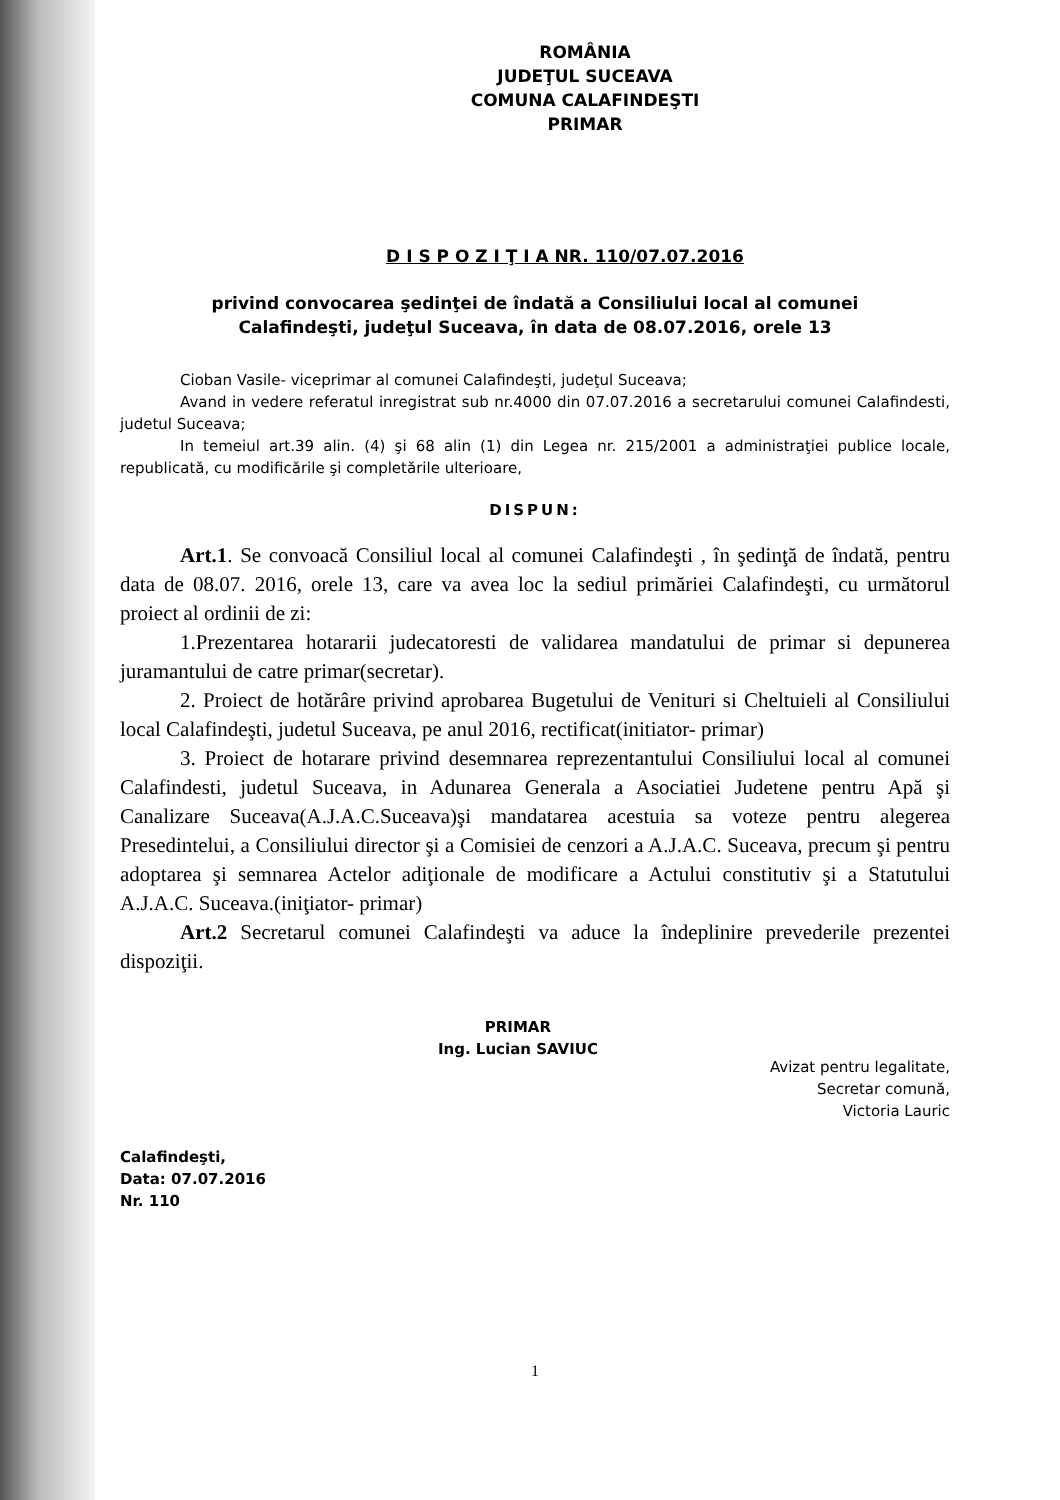ROMÂNIA
JUDEŢUL SUCEAVA
COMUNA CALAFINDEŞTI
PRIMAR
D I S P O Z I Ţ I A NR. 110/07.07.2016
privind convocarea şedinţei de îndată a Consiliului local al comunei
Calafindeşti, judeţul Suceava, în data de 08.07.2016, orele 13
Cioban Vasile- viceprimar al comunei Calafindeşti, judeţul Suceava;
Avand in vedere referatul inregistrat sub nr.4000 din 07.07.2016 a secretarului comunei Calafindesti, judetul Suceava;
In temeiul art.39 alin. (4) şi 68 alin (1) din Legea nr. 215/2001 a administraţiei publice locale, republicată, cu modificările şi completările ulterioare,
DISPUN:
Art.1. Se convoacă Consiliul local al comunei Calafindeşti , în şedinţă de îndată, pentru data de 08.07. 2016, orele 13, care va avea loc la sediul primăriei Calafindeşti, cu următorul proiect al ordinii de zi:
1.Prezentarea hotararii judecatoresti de validarea mandatului de primar si depunerea juramantului de catre primar(secretar).
2. Proiect de hotărâre privind aprobarea Bugetului de Venituri si Cheltuieli al Consiliului local Calafindeşti, judetul Suceava, pe anul 2016, rectificat(initiator- primar)
3. Proiect de hotarare privind desemnarea reprezentantului Consiliului local al comunei Calafindesti, judetul Suceava, in Adunarea Generala a Asociatiei Judetene pentru Apă şi Canalizare Suceava(A.J.A.C.Suceava)şi mandatarea acestuia sa voteze pentru alegerea Presedintelui, a Consiliului director şi a Comisiei de cenzori a A.J.A.C. Suceava, precum şi pentru adoptarea şi semnarea Actelor adiţionale de modificare a Actului constitutiv şi a Statutului A.J.A.C. Suceava.(iniţiator- primar)
Art.2 Secretarul comunei Calafindeşti va aduce la îndeplinire prevederile prezentei dispoziţii.
Calafindeşti,
Data: 07.07.2016
Nr. 110
PRIMAR
Ing. Lucian SAVIUC
Avizat pentru legalitate,
Secretar comună,
Victoria Lauric
1